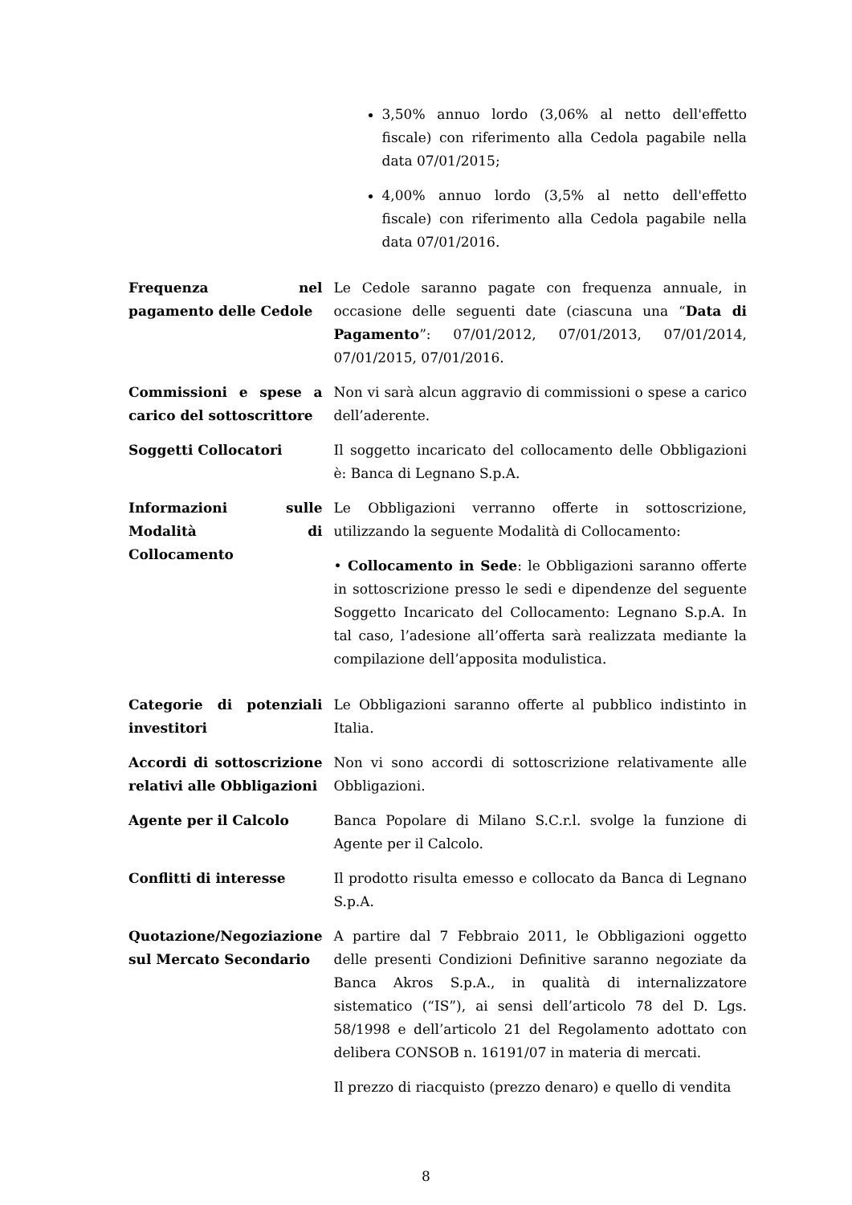| | 3,50% annuo lordo (3,06% al netto dell'effetto fiscale) con riferimento alla Cedola pagabile nella data 07/01/2015; 4,00% annuo lordo (3,5% al netto dell'effetto fiscale) con riferimento alla Cedola pagabile nella data 07/01/2016. |
| Frequenza nel pagamento delle Cedole | Le Cedole saranno pagate con frequenza annuale, in occasione delle seguenti date (ciascuna una “ Data di Pagamento ”: 07/01/2012, 07/01/2013, 07/01/2014, 07/01/2015, 07/01/2016. |
| Commissioni e spese a carico del sottoscrittore | Non vi sarà alcun aggravio di commissioni o spese a carico dell’aderente. |
| Soggetti Collocatori | Il soggetto incaricato del collocamento delle Obbligazioni è: Banca di Legnano S.p.A. |
| Informazioni sulle Modalità di Collocamento | Le Obbligazioni verranno offerte in sottoscrizione, utilizzando la seguente Modalità di Collocamento: • Collocamento in Sede : le Obbligazioni saranno offerte in sottoscrizione presso le sedi e dipendenze del seguente Soggetto Incaricato del Collocamento: Legnano S.p.A. In tal caso, l’adesione all’offerta sarà realizzata mediante la compilazione dell’apposita modulistica. |
| Categorie di potenziali investitori | Le Obbligazioni saranno offerte al pubblico indistinto in Italia. |
| Accordi di sottoscrizione relativi alle Obbligazioni | Non vi sono accordi di sottoscrizione relativamente alle Obbligazioni. |
| Agente per il Calcolo | Banca Popolare di Milano S.C.r.l. svolge la funzione di Agente per il Calcolo. |
| Conflitti di interesse | Il prodotto risulta emesso e collocato da Banca di Legnano S.p.A. |
| Quotazione/Negoziazione sul Mercato Secondario | A partire dal 7 Febbraio 2011, le Obbligazioni oggetto delle presenti Condizioni Definitive saranno negoziate da Banca Akros S.p.A., in qualità di internalizzatore sistematico (“IS”), ai sensi dell’articolo 78 del D. Lgs. 58/1998 e dell’articolo 21 del Regolamento adottato con delibera CONSOB n. 16191/07 in materia di mercati. Il prezzo di riacquisto (prezzo denaro) e quello di vendita |
8